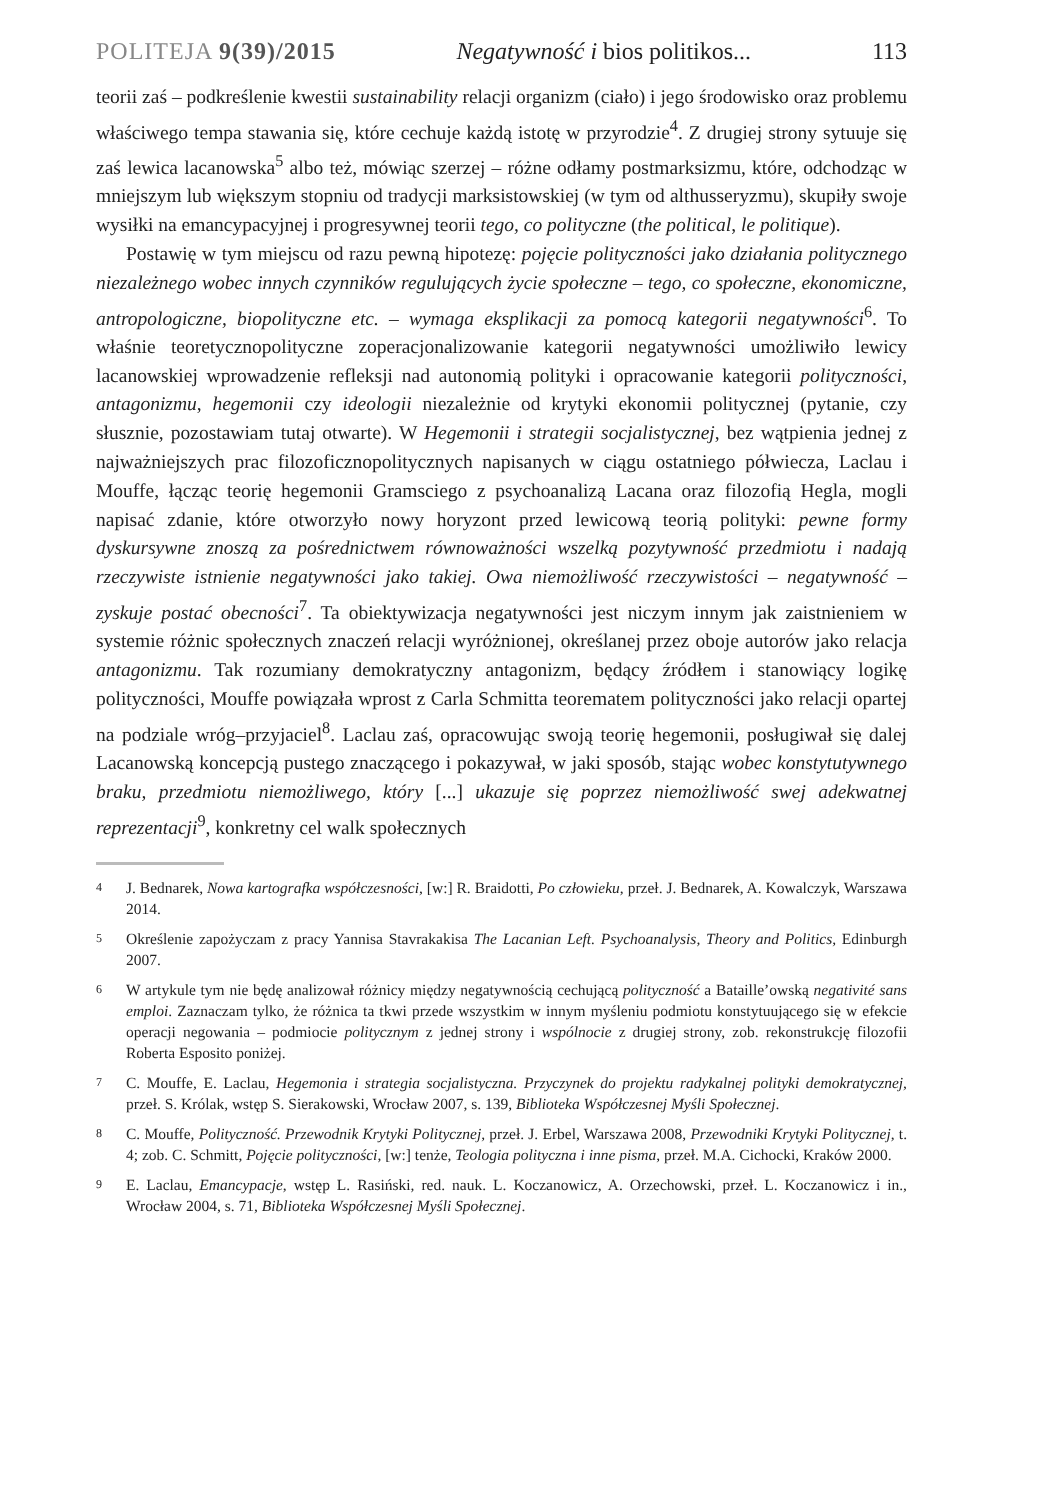POLITEJA 9(39)/2015 Negatywność i bios politikos... 113
teorii zaś – podkreślenie kwestii sustainability relacji organizm (ciało) i jego środowisko oraz problemu właściwego tempa stawania się, które cechuje każdą istotę w przyrodzie<sup>4</sup>. Z drugiej strony sytuuje się zaś lewica lacanowska<sup>5</sup> albo też, mówiąc szerzej – różne odłamy postmarksizmu, które, odchodząc w mniejszym lub większym stopniu od tradycji marksistowskiej (w tym od althusseryzmu), skupiły swoje wysiłki na emancypacyjnej i progresywnej teorii tego, co polityczne (the political, le politique).
Postawię w tym miejscu od razu pewną hipotezę: pojęcie polityczności jako działania politycznego niezależnego wobec innych czynników regulujących życie społeczne – tego, co społeczne, ekonomiczne, antropologiczne, biopolityczne etc. – wymaga eksplikacji za pomocą kategorii negatywności<sup>6</sup>. To właśnie teoretycznopolityczne zoperacjonalizowanie kategorii negatywności umożliwiło lewicy lacanowskiej wprowadzenie refleksji nad autonomią polityki i opracowanie kategorii polityczności, antagonizmu, hegemonii czy ideologii niezależnie od krytyki ekonomii politycznej (pytanie, czy słusznie, pozostawiam tutaj otwarte). W Hegemonii i strategii socjalistycznej, bez wątpienia jednej z najważniejszych prac filozoficznopolitycznych napisanych w ciągu ostatniego półwiecza, Laclau i Mouffe, łącząc teorię hegemonii Gramsciego z psychoanalizą Lacana oraz filozofią Hegla, mogli napisać zdanie, które otworzyło nowy horyzont przed lewicową teorią polityki: pewne formy dyskursywne znoszą za pośrednictwem równoważności wszelką pozytywność przedmiotu i nadają rzeczywiste istnienie negatywności jako takiej. Owa niemożliwość rzeczywistości – negatywność – zyskuje postać obecności<sup>7</sup>. Ta obiektywizacja negatywności jest niczym innym jak zaistnieniem w systemie różnic społecznych znaczeń relacji wyróżnionej, określanej przez oboje autorów jako relacja antagonizmu. Tak rozumiany demokratyczny antagonizm, będący źródłem i stanowiący logikę polityczności, Mouffe powiązała wprost z Carla Schmitta teorematem polityczności jako relacji opartej na podziale wróg–przyjaciel<sup>8</sup>. Laclau zaś, opracowując swoją teorię hegemonii, posługiwał się dalej Lacanowską koncepcją pustego znaczącego i pokazywał, w jaki sposób, stając wobec konstytutywnego braku, przedmiotu niemożliwego, który [...] ukazuje się poprzez niemożliwość swej adekwatnej reprezentacji<sup>9</sup>, konkretny cel walk społecznych
4 J. Bednarek, Nowa kartografka współczesności, [w:] R. Braidotti, Po człowieku, przeł. J. Bednarek, A. Kowalczyk, Warszawa 2014.
5 Określenie zapożyczam z pracy Yannisa Stavrakakisa The Lacanian Left. Psychoanalysis, Theory and Politics, Edinburgh 2007.
6 W artykule tym nie będę analizował różnicy między negatywnością cechującą polityczność a Bataille’owską negativité sans emploi. Zaznaczam tylko, że różnica ta tkwi przede wszystkim w innym myśleniu podmiotu konstytuującego się w efekcie operacji negowania – podmiocie politycznym z jednej strony i wspólnocie z drugiej strony, zob. rekonstrukcję filozofii Roberta Esposito poniżej.
7 C. Mouffe, E. Laclau, Hegemonia i strategia socjalistyczna. Przyczynek do projektu radykalnej polityki demokratycznej, przeł. S. Królak, wstęp S. Sierakowski, Wrocław 2007, s. 139, Biblioteka Współczesnej Myśli Społecznej.
8 C. Mouffe, Polityczność. Przewodnik Krytyki Politycznej, przeł. J. Erbel, Warszawa 2008, Przewodniki Krytyki Politycznej, t. 4; zob. C. Schmitt, Pojęcie polityczności, [w:] tenże, Teologia polityczna i inne pisma, przeł. M.A. Cichocki, Kraków 2000.
9 E. Laclau, Emancypacje, wstęp L. Rasiński, red. nauk. L. Koczanowicz, A. Orzechowski, przeł. L. Koczanowicz i in., Wrocław 2004, s. 71, Biblioteka Współczesnej Myśli Społecznej.